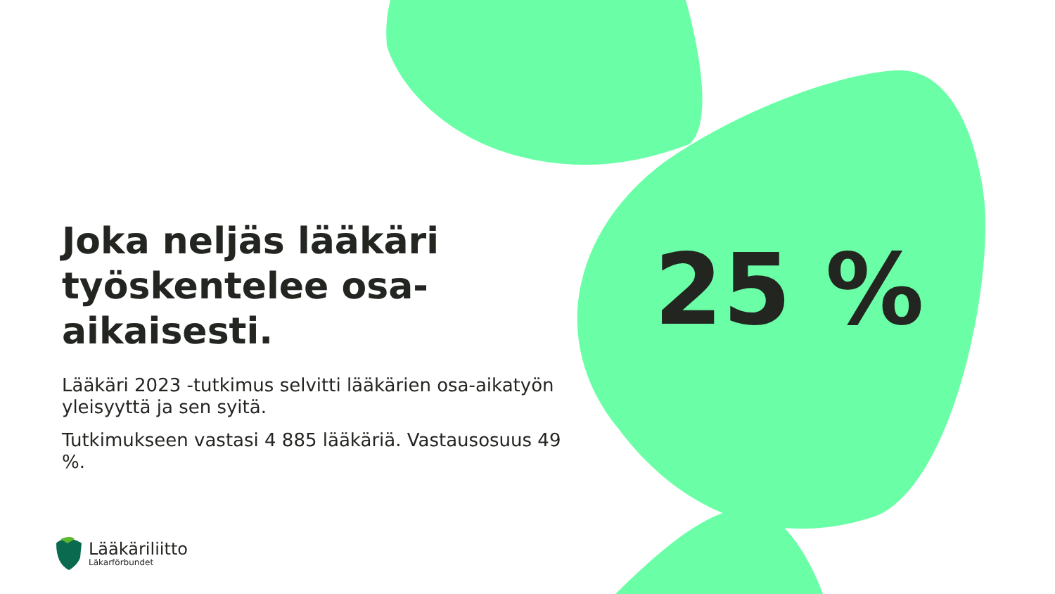Joka neljäs lääkäri työskentelee osa-aikaisesti.
Lääkäri 2023 -tutkimus selvitti lääkärien osa-aikatyön yleisyyttä ja sen syitä.
Tutkimukseen vastasi 4 885 lääkäriä. Vastausosuus 49 %.
25 %
Lääkäriliitto
Läkarförbundet